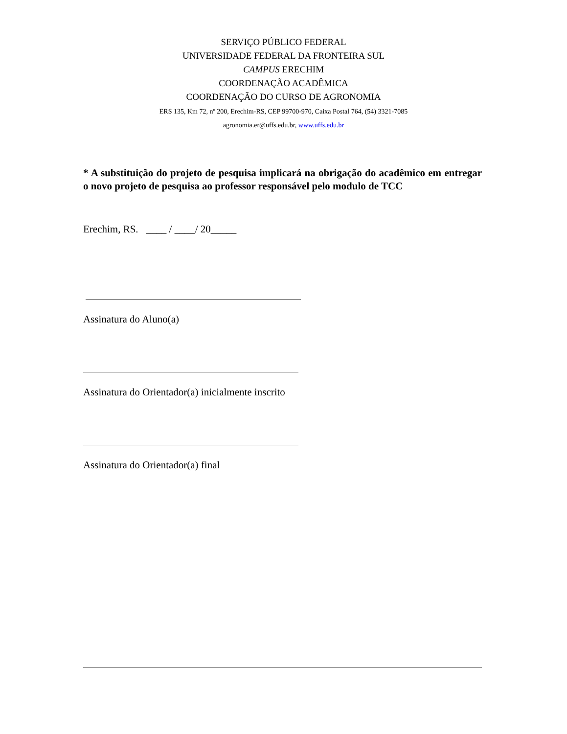SERVIÇO PÚBLICO FEDERAL
UNIVERSIDADE FEDERAL DA FRONTEIRA SUL
CAMPUS ERECHIM
COORDENAÇÃO ACADÊMICA
COORDENAÇÃO DO CURSO DE AGRONOMIA
ERS 135, Km 72, nº 200, Erechim-RS, CEP 99700-970, Caixa Postal 764, (54) 3321-7085
agronomia.er@uffs.edu.br, www.uffs.edu.br
* A substituição do projeto de pesquisa implicará na obrigação do acadêmico em entregar o novo projeto de pesquisa ao professor responsável pelo modulo de TCC
Erechim, RS. ____ / ____/ 20_____
Assinatura do Aluno(a)
Assinatura do Orientador(a) inicialmente inscrito
Assinatura do Orientador(a) final